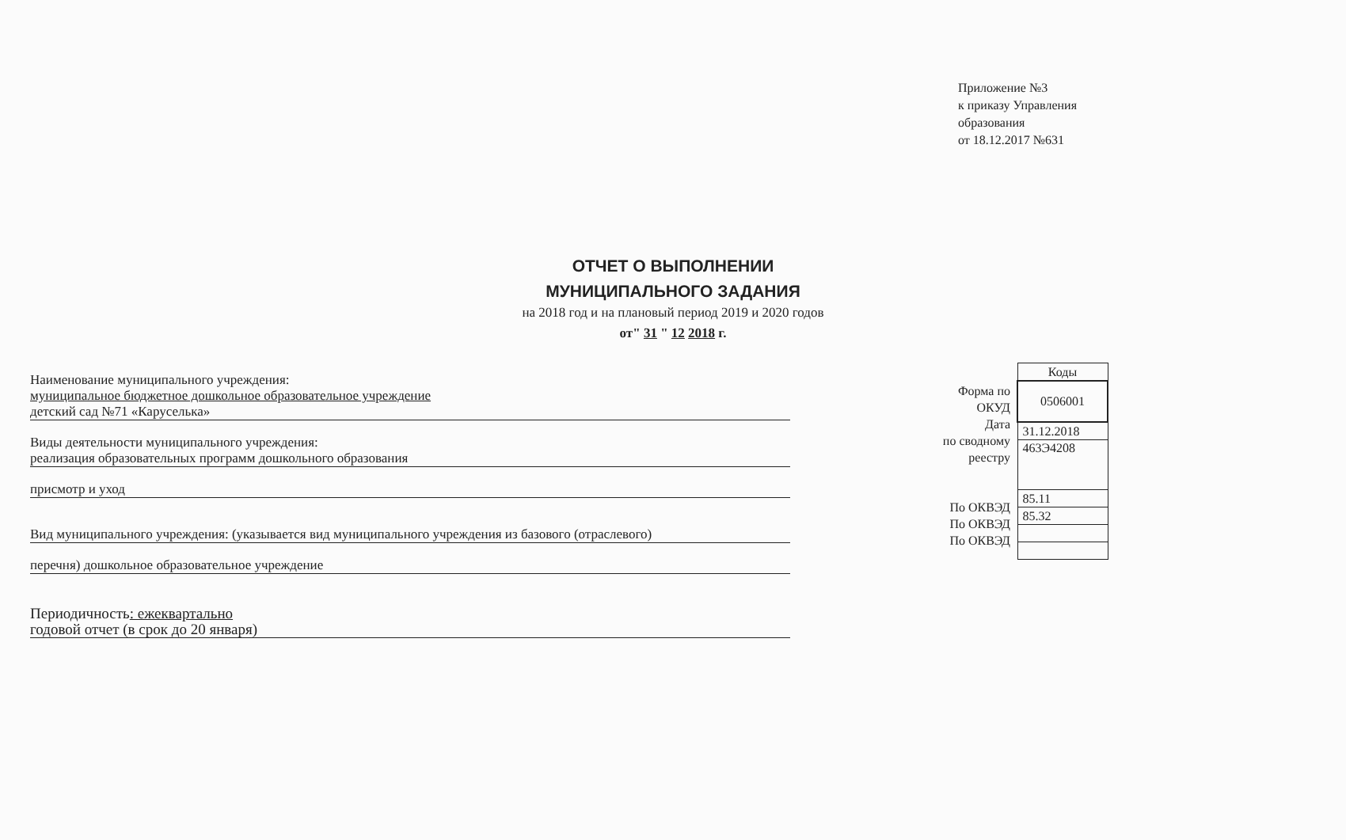Приложение №3
к приказу Управления
образования
от 18.12.2017 №631
ОТЧЕТ О ВЫПОЛНЕНИИ
МУНИЦИПАЛЬНОГО ЗАДАНИЯ
на 2018 год и на плановый период 2019 и 2020 годов
от" 31 " 12 2018 г.
Наименование муниципального учреждения:
муниципальное бюджетное дошкольное образовательное учреждение
детский сад №71 «Каруселька»
Виды деятельности муниципального учреждения:
реализация образовательных программ дошкольного образования
присмотр и уход
Вид муниципального учреждения: (указывается вид муниципального учреждения из базового (отраслевого)
перечня) дошкольное образовательное учреждение
Периодичность: ежеквартально
годовой отчет (в срок до 20 января)
Форма по
ОКУД
Дата
по сводному
реестру
По ОКВЭД
По ОКВЭД
По ОКВЭД
| Коды |
| 0506001 |
| 31.12.2018 |
| 463Э4208 |
| 85.11 |
| 85.32 |